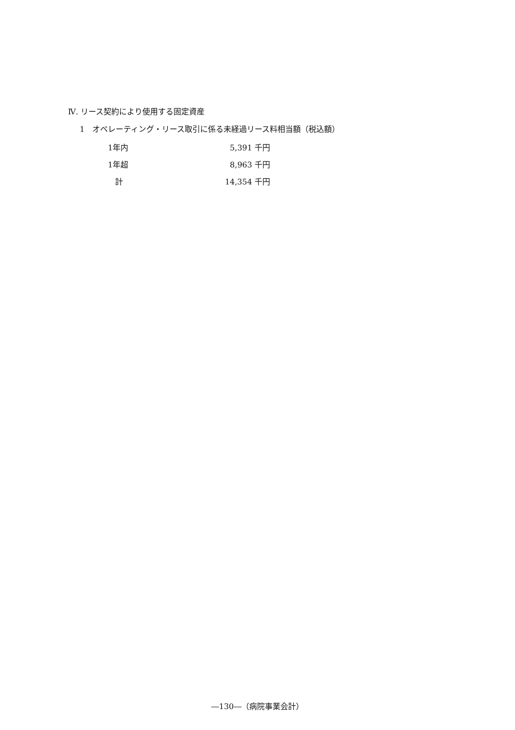Ⅳ. リース契約により使用する固定資産
1　オペレーティング・リース取引に係る未経過リース料相当額（税込額）
| 1年内 | 5,391 千円 |
| 1年超 | 8,963 千円 |
| 計 | 14,354 千円 |
―130―（病院事業会計）